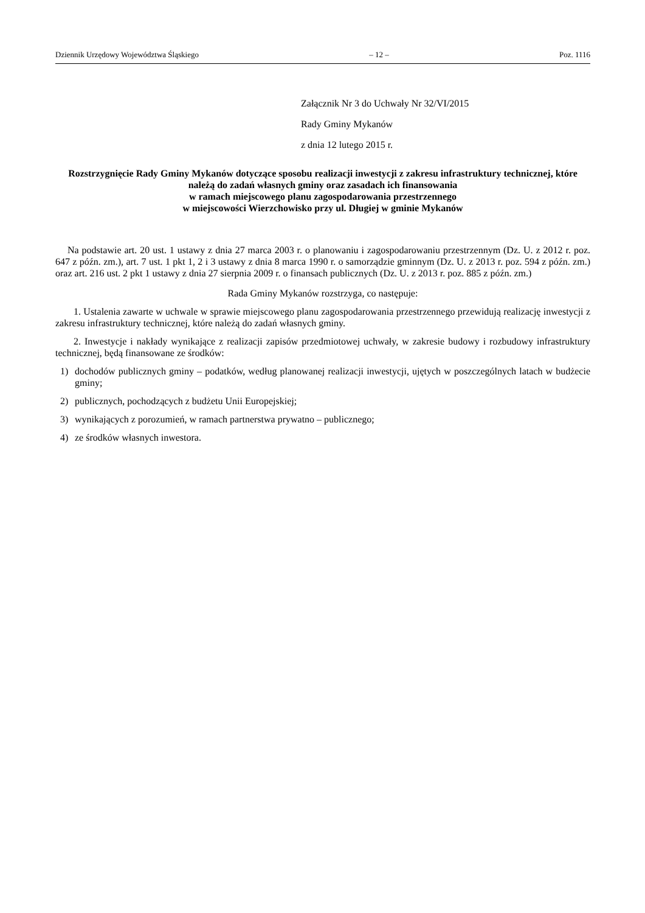Dziennik Urzędowy Województwa Śląskiego – 12 – Poz. 1116
Załącznik Nr 3 do Uchwały Nr 32/VI/2015
Rady Gminy Mykanów
z dnia 12 lutego 2015 r.
Rozstrzygnięcie Rady Gminy Mykanów dotyczące sposobu realizacji inwestycji z zakresu infrastruktury technicznej, które należą do zadań własnych gminy oraz zasadach ich finansowania
w ramach miejscowego planu zagospodarowania przestrzennego
w miejscowości Wierzchowisko przy ul. Długiej w gminie Mykanów
Na podstawie art. 20 ust. 1 ustawy z dnia 27 marca 2003 r. o planowaniu i zagospodarowaniu przestrzennym (Dz. U. z 2012 r. poz. 647 z późn. zm.), art. 7 ust. 1 pkt 1, 2 i 3 ustawy z dnia 8 marca 1990 r. o samorządzie gminnym (Dz. U. z 2013 r. poz. 594 z późn. zm.) oraz art. 216 ust. 2 pkt 1 ustawy z dnia 27 sierpnia 2009 r. o finansach publicznych (Dz. U. z 2013 r. poz. 885 z późn. zm.)
Rada Gminy Mykanów rozstrzyga, co następuje:
1. Ustalenia zawarte w uchwale w sprawie miejscowego planu zagospodarowania przestrzennego przewidują realizację inwestycji z zakresu infrastruktury technicznej, które należą do zadań własnych gminy.
2. Inwestycje i nakłady wynikające z realizacji zapisów przedmiotowej uchwały, w zakresie budowy i rozbudowy infrastruktury technicznej, będą finansowane ze środków:
1) dochodów publicznych gminy – podatków, według planowanej realizacji inwestycji, ujętych w poszczególnych latach w budżecie gminy;
2) publicznych, pochodzących z budżetu Unii Europejskiej;
3) wynikających z porozumień, w ramach partnerstwa prywatno – publicznego;
4) ze środków własnych inwestora.